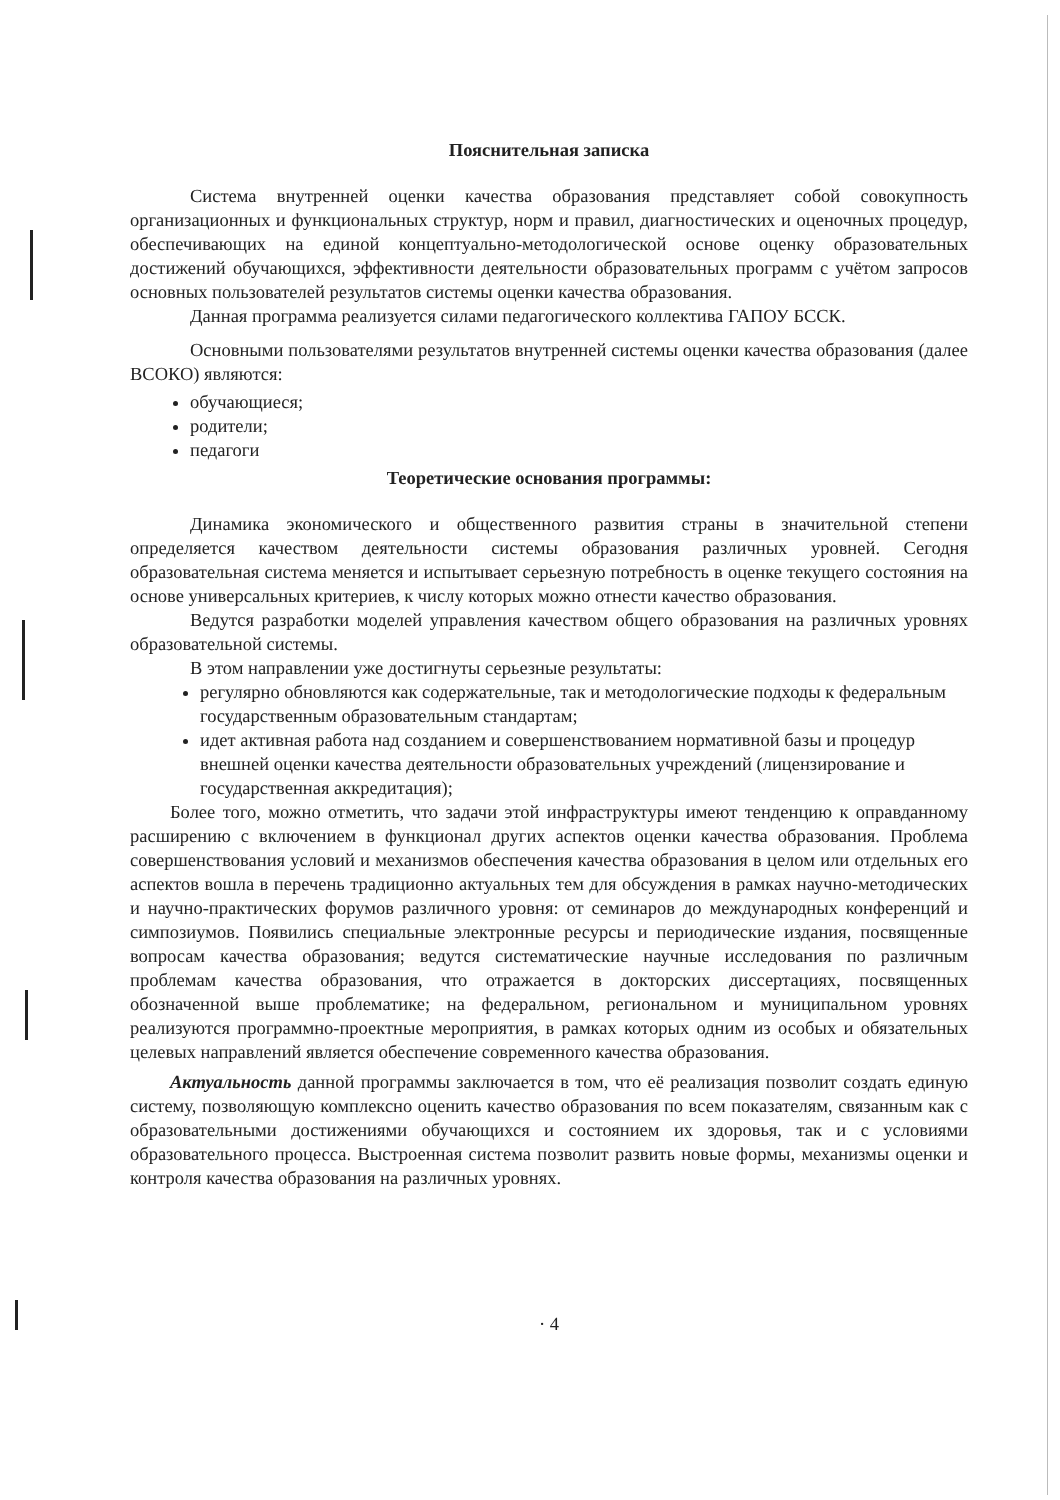Пояснительная записка
Система внутренней оценки качества образования представляет собой совокупность организационных и функциональных структур, норм и правил, диагностических и оценочных процедур, обеспечивающих на единой концептуально-методологической основе оценку образовательных достижений обучающихся, эффективности деятельности образовательных программ с учётом запросов основных пользователей результатов системы оценки качества образования.
Данная программа реализуется силами педагогического коллектива ГАПОУ БССК.
Основными пользователями результатов внутренней системы оценки качества образования (далее ВСОКО) являются:
обучающиеся;
родители;
педагоги
Теоретические основания программы:
Динамика экономического и общественного развития страны в значительной степени определяется качеством деятельности системы образования различных уровней. Сегодня образовательная система меняется и испытывает серьезную потребность в оценке текущего состояния на основе универсальных критериев, к числу которых можно отнести качество образования.
Ведутся разработки моделей управления качеством общего образования на различных уровнях образовательной системы.
В этом направлении уже достигнуты серьезные результаты:
регулярно обновляются как содержательные, так и методологические подходы к федеральным государственным образовательным стандартам;
идет активная работа над созданием и совершенствованием нормативной базы и процедур внешней оценки качества деятельности образовательных учреждений (лицензирование и государственная аккредитация);
Более того, можно отметить, что задачи этой инфраструктуры имеют тенденцию к оправданному расширению с включением в функционал других аспектов оценки качества образования. Проблема совершенствования условий и механизмов обеспечения качества образования в целом или отдельных его аспектов вошла в перечень традиционно актуальных тем для обсуждения в рамках научно-методических и научно-практических форумов различного уровня: от семинаров до международных конференций и симпозиумов. Появились специальные электронные ресурсы и периодические издания, посвященные вопросам качества образования; ведутся систематические научные исследования по различным проблемам качества образования, что отражается в докторских диссертациях, посвященных обозначенной выше проблематике; на федеральном, региональном и муниципальном уровнях реализуются программно-проектные мероприятия, в рамках которых одним из особых и обязательных целевых направлений является обеспечение современного качества образования.
Актуальность данной программы заключается в том, что её реализация позволит создать единую систему, позволяющую комплексно оценить качество образования по всем показателям, связанным как с образовательными достижениями обучающихся и состоянием их здоровья, так и с условиями образовательного процесса. Выстроенная система позволит развить новые формы, механизмы оценки и контроля качества образования на различных уровнях.
· 4